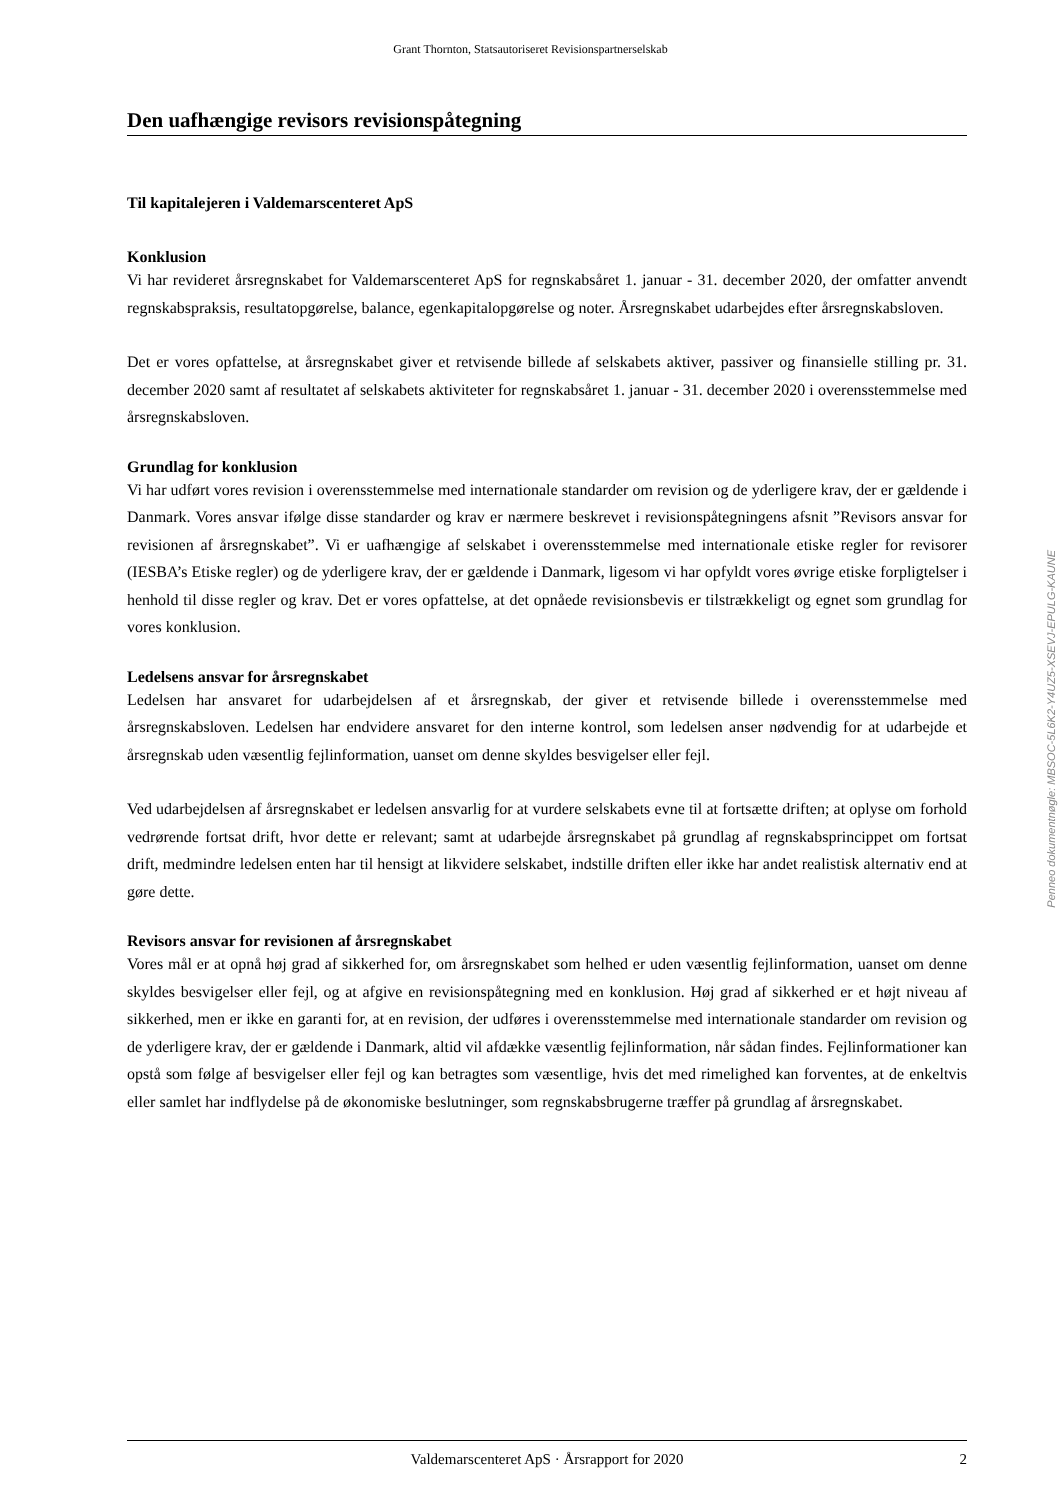Grant Thornton, Statsautoriseret Revisionspartnerselskab
Den uafhængige revisors revisionspåtegning
Til kapitalejeren i Valdemarscenteret ApS
Konklusion
Vi har revideret årsregnskabet for Valdemarscenteret ApS for regnskabsåret 1. januar - 31. december 2020, der omfatter anvendt regnskabspraksis, resultatopgørelse, balance, egenkapitalopgørelse og noter. Årsregnskabet udarbejdes efter årsregnskabsloven.
Det er vores opfattelse, at årsregnskabet giver et retvisende billede af selskabets aktiver, passiver og finansielle stilling pr. 31. december 2020 samt af resultatet af selskabets aktiviteter for regnskabsåret 1. januar - 31. december 2020 i overensstemmelse med årsregnskabsloven.
Grundlag for konklusion
Vi har udført vores revision i overensstemmelse med internationale standarder om revision og de yderligere krav, der er gældende i Danmark. Vores ansvar ifølge disse standarder og krav er nærmere beskrevet i revisionspåtegningens afsnit ”Revisors ansvar for revisionen af årsregnskabet”. Vi er uafhængige af selskabet i overensstemmelse med internationale etiske regler for revisorer (IESBA’s Etiske regler) og de yderligere krav, der er gældende i Danmark, ligesom vi har opfyldt vores øvrige etiske forpligtelser i henhold til disse regler og krav. Det er vores opfattelse, at det opnåede revisionsbevis er tilstrækkeligt og egnet som grundlag for vores konklusion.
Ledelsens ansvar for årsregnskabet
Ledelsen har ansvaret for udarbejdelsen af et årsregnskab, der giver et retvisende billede i overensstemmelse med årsregnskabsloven. Ledelsen har endvidere ansvaret for den interne kontrol, som ledelsen anser nødvendig for at udarbejde et årsregnskab uden væsentlig fejlinformation, uanset om denne skyldes besvigelser eller fejl.
Ved udarbejdelsen af årsregnskabet er ledelsen ansvarlig for at vurdere selskabets evne til at fortsætte driften; at oplyse om forhold vedrørende fortsat drift, hvor dette er relevant; samt at udarbejde årsregnskabet på grundlag af regnskabsprincippet om fortsat drift, medmindre ledelsen enten har til hensigt at likvidere selskabet, indstille driften eller ikke har andet realistisk alternativ end at gøre dette.
Revisors ansvar for revisionen af årsregnskabet
Vores mål er at opnå høj grad af sikkerhed for, om årsregnskabet som helhed er uden væsentlig fejlinformation, uanset om denne skyldes besvigelser eller fejl, og at afgive en revisionspåtegning med en konklusion. Høj grad af sikkerhed er et højt niveau af sikkerhed, men er ikke en garanti for, at en revision, der udføres i overensstemmelse med internationale standarder om revision og de yderligere krav, der er gældende i Danmark, altid vil afdække væsentlig fejlinformation, når sådan findes. Fejlinformationer kan opstå som følge af besvigelser eller fejl og kan betragtes som væsentlige, hvis det med rimelighed kan forventes, at de enkeltvis eller samlet har indflydelse på de økonomiske beslutninger, som regnskabsbrugerne træffer på grundlag af årsregnskabet.
Penneo dokumentnøgle: MBSOC-5L6K2-Y4UZ5-XSEVJ-EPULG-KAUNE
Valdemarscenteret ApS · Årsrapport for 2020 2